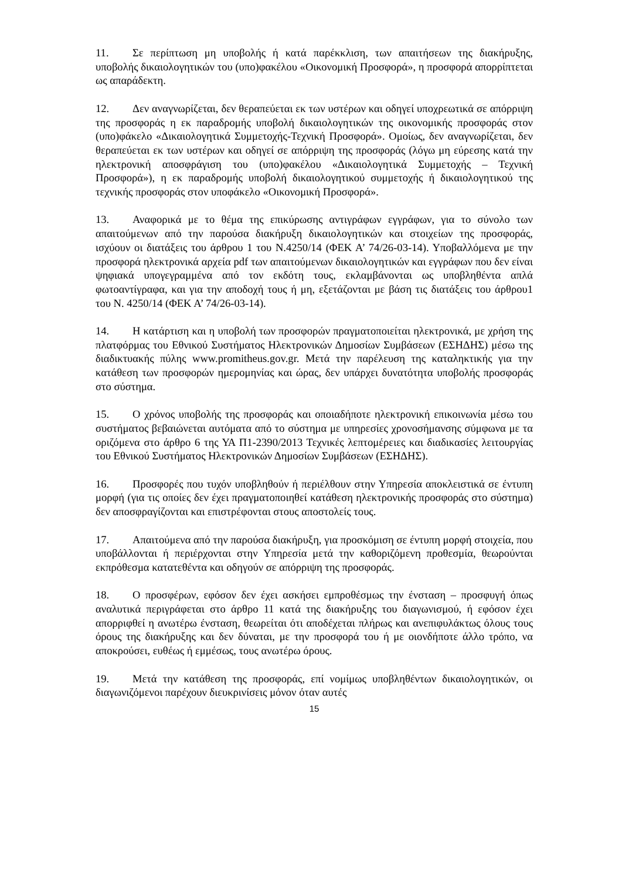11. Σε περίπτωση μη υποβολής ή κατά παρέκκλιση, των απαιτήσεων της διακήρυξης, υποβολής δικαιολογητικών του (υπο)φακέλου «Οικονομική Προσφορά», η προσφορά απορρίπτεται ως απαράδεκτη.
12. Δεν αναγνωρίζεται, δεν θεραπεύεται εκ των υστέρων και οδηγεί υποχρεωτικά σε απόρριψη της προσφοράς η εκ παραδρομής υποβολή δικαιολογητικών της οικονομικής προσφοράς στον (υπο)φάκελο «Δικαιολογητικά Συμμετοχής-Τεχνική Προσφορά». Ομοίως, δεν αναγνωρίζεται, δεν θεραπεύεται εκ των υστέρων και οδηγεί σε απόρριψη της προσφοράς (λόγω μη εύρεσης κατά την ηλεκτρονική αποσφράγιση του (υπο)φακέλου «Δικαιολογητικά Συμμετοχής – Τεχνική Προσφορά»), η εκ παραδρομής υποβολή δικαιολογητικού συμμετοχής ή δικαιολογητικού της τεχνικής προσφοράς στον υποφάκελο «Οικονομική Προσφορά».
13. Αναφορικά με το θέμα της επικύρωσης αντιγράφων εγγράφων, για το σύνολο των απαιτούμενων από την παρούσα διακήρυξη δικαιολογητικών και στοιχείων της προσφοράς, ισχύουν οι διατάξεις του άρθρου 1 του Ν.4250/14 (ΦΕΚ Α’ 74/26-03-14). Υποβαλλόμενα με την προσφορά ηλεκτρονικά αρχεία pdf των απαιτούμενων δικαιολογητικών και εγγράφων που δεν είναι ψηφιακά υπογεγραμμένα από τον εκδότη τους, εκλαμβάνονται ως υποβληθέντα απλά φωτοαντίγραφα, και για την αποδοχή τους ή μη, εξετάζονται με βάση τις διατάξεις του άρθρου1 του Ν. 4250/14 (ΦΕΚ Α’ 74/26-03-14).
14. Η κατάρτιση και η υποβολή των προσφορών πραγματοποιείται ηλεκτρονικά, με χρήση της πλατφόρμας του Εθνικού Συστήματος Ηλεκτρονικών Δημοσίων Συμβάσεων (ΕΣΗΔΗΣ) μέσω της διαδικτυακής πύλης www.promitheus.gov.gr. Μετά την παρέλευση της καταληκτικής για την κατάθεση των προσφορών ημερομηνίας και ώρας, δεν υπάρχει δυνατότητα υποβολής προσφοράς στο σύστημα.
15. Ο χρόνος υποβολής της προσφοράς και οποιαδήποτε ηλεκτρονική επικοινωνία μέσω του συστήματος βεβαιώνεται αυτόματα από το σύστημα με υπηρεσίες χρονοσήμανσης σύμφωνα με τα οριζόμενα στο άρθρο 6 της ΥΑ Π1-2390/2013 Τεχνικές λεπτομέρειες και διαδικασίες λειτουργίας του Εθνικού Συστήματος Ηλεκτρονικών Δημοσίων Συμβάσεων (ΕΣΗΔΗΣ).
16. Προσφορές που τυχόν υποβληθούν ή περιέλθουν στην Υπηρεσία αποκλειστικά σε έντυπη μορφή (για τις οποίες δεν έχει πραγματοποιηθεί κατάθεση ηλεκτρονικής προσφοράς στο σύστημα) δεν αποσφραγίζονται και επιστρέφονται στους αποστολείς τους.
17. Απαιτούμενα από την παρούσα διακήρυξη, για προσκόμιση σε έντυπη μορφή στοιχεία, που υποβάλλονται ή περιέρχονται στην Υπηρεσία μετά την καθοριζόμενη προθεσμία, θεωρούνται εκπρόθεσμα κατατεθέντα και οδηγούν σε απόρριψη της προσφοράς.
18. Ο προσφέρων, εφόσον δεν έχει ασκήσει εμπροθέσμως την ένσταση – προσφυγή όπως αναλυτικά περιγράφεται στο άρθρο 11 κατά της διακήρυξης του διαγωνισμού, ή εφόσον έχει απορριφθεί η ανωτέρω ένσταση, θεωρείται ότι αποδέχεται πλήρως και ανεπιφυλάκτως όλους τους όρους της διακήρυξης και δεν δύναται, με την προσφορά του ή με οιονδήποτε άλλο τρόπο, να αποκρούσει, ευθέως ή εμμέσως, τους ανωτέρω όρους.
19. Μετά την κατάθεση της προσφοράς, επί νομίμως υποβληθέντων δικαιολογητικών, οι διαγωνιζόμενοι παρέχουν διευκρινίσεις μόνον όταν αυτές
15